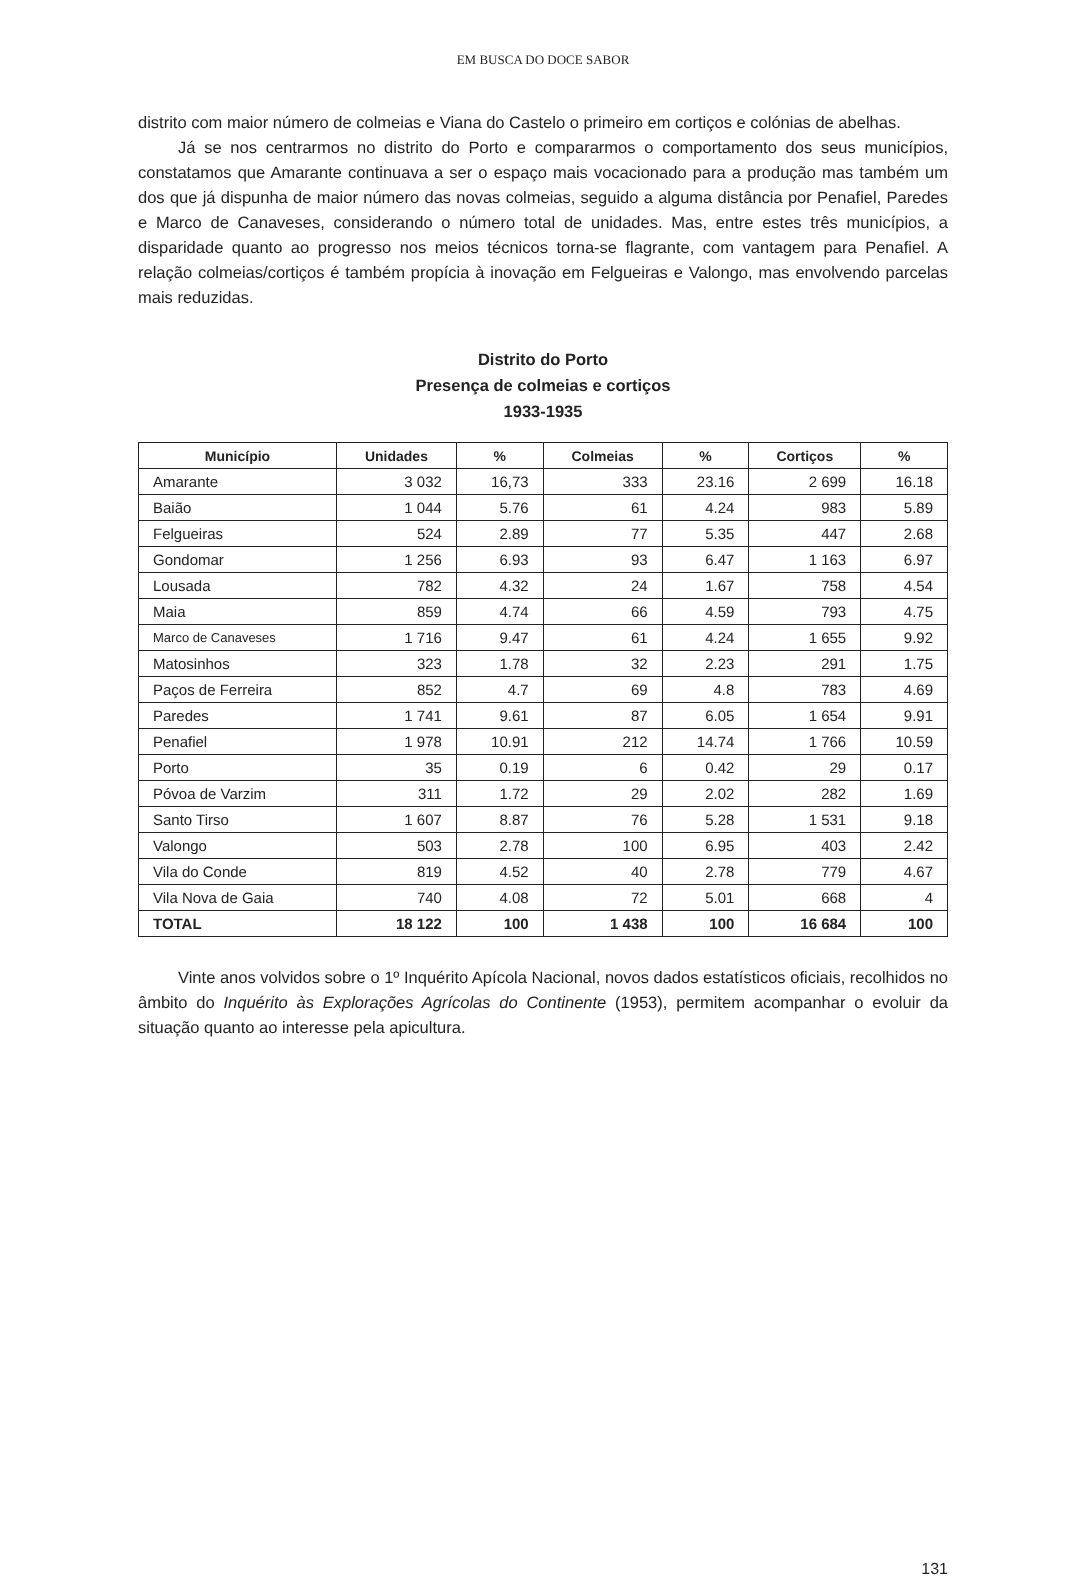EM BUSCA DO DOCE SABOR
distrito com maior número de colmeias e Viana do Castelo o primeiro em cortiços e colónias de abelhas.
Já se nos centrarmos no distrito do Porto e compararmos o comportamento dos seus municípios, constatamos que Amarante continuava a ser o espaço mais vocacionado para a produção mas também um dos que já dispunha de maior número das novas colmeias, seguido a alguma distância por Penafiel, Paredes e Marco de Canaveses, considerando o número total de unidades. Mas, entre estes três municípios, a disparidade quanto ao progresso nos meios técnicos torna-se flagrante, com vantagem para Penafiel. A relação colmeias/cortiços é também propícia à inovação em Felgueiras e Valongo, mas envolvendo parcelas mais reduzidas.
Distrito do Porto
Presença de colmeias e cortiços
1933-1935
| Município | Unidades | % | Colmeias | % | Cortiços | % |
| --- | --- | --- | --- | --- | --- | --- |
| Amarante | 3 032 | 16,73 | 333 | 23.16 | 2 699 | 16.18 |
| Baião | 1 044 | 5.76 | 61 | 4.24 | 983 | 5.89 |
| Felgueiras | 524 | 2.89 | 77 | 5.35 | 447 | 2.68 |
| Gondomar | 1 256 | 6.93 | 93 | 6.47 | 1 163 | 6.97 |
| Lousada | 782 | 4.32 | 24 | 1.67 | 758 | 4.54 |
| Maia | 859 | 4.74 | 66 | 4.59 | 793 | 4.75 |
| Marco de Canaveses | 1 716 | 9.47 | 61 | 4.24 | 1 655 | 9.92 |
| Matosinhos | 323 | 1.78 | 32 | 2.23 | 291 | 1.75 |
| Paços de Ferreira | 852 | 4.7 | 69 | 4.8 | 783 | 4.69 |
| Paredes | 1 741 | 9.61 | 87 | 6.05 | 1 654 | 9.91 |
| Penafiel | 1 978 | 10.91 | 212 | 14.74 | 1 766 | 10.59 |
| Porto | 35 | 0.19 | 6 | 0.42 | 29 | 0.17 |
| Póvoa de Varzim | 311 | 1.72 | 29 | 2.02 | 282 | 1.69 |
| Santo Tirso | 1 607 | 8.87 | 76 | 5.28 | 1 531 | 9.18 |
| Valongo | 503 | 2.78 | 100 | 6.95 | 403 | 2.42 |
| Vila do Conde | 819 | 4.52 | 40 | 2.78 | 779 | 4.67 |
| Vila Nova de Gaia | 740 | 4.08 | 72 | 5.01 | 668 | 4 |
| TOTAL | 18 122 | 100 | 1 438 | 100 | 16 684 | 100 |
Vinte anos volvidos sobre o 1º Inquérito Apícola Nacional, novos dados estatísticos oficiais, recolhidos no âmbito do Inquérito às Explorações Agrícolas do Continente (1953), permitem acompanhar o evoluir da situação quanto ao interesse pela apicultura.
131